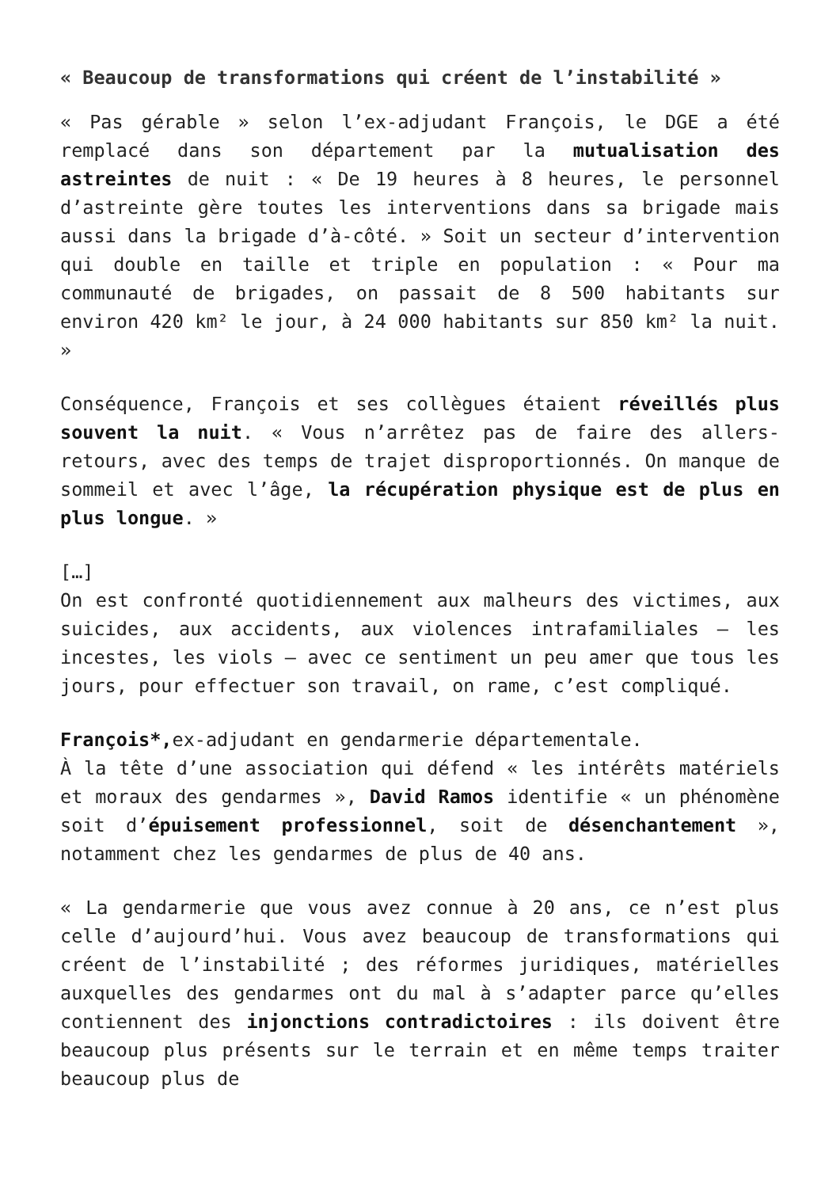« Beaucoup de transformations qui créent de l’instabilité »
« Pas gérable » selon l’ex-adjudant François, le DGE a été remplacé dans son département par la mutualisation des astreintes de nuit : « De 19 heures à 8 heures, le personnel d’astreinte gère toutes les interventions dans sa brigade mais aussi dans la brigade d’à-côté. » Soit un secteur d’intervention qui double en taille et triple en population : « Pour ma communauté de brigades, on passait de 8 500 habitants sur environ 420 km² le jour, à 24 000 habitants sur 850 km² la nuit. »
Conséquence, François et ses collègues étaient réveillés plus souvent la nuit. « Vous n’arrêtez pas de faire des allers-retours, avec des temps de trajet disproportionnés. On manque de sommeil et avec l’âge, la récupération physique est de plus en plus longue. »
[…]
On est confronté quotidiennement aux malheurs des victimes, aux suicides, aux accidents, aux violences intrafamiliales – les incestes, les viols – avec ce sentiment un peu amer que tous les jours, pour effectuer son travail, on rame, c’est compliqué.
François*, ex-adjudant en gendarmerie départementale.
À la tête d’une association qui défend « les intérêts matériels et moraux des gendarmes », David Ramos identifie « un phénomène soit d’épuisement professionnel, soit de désenchantement », notamment chez les gendarmes de plus de 40 ans.
« La gendarmerie que vous avez connue à 20 ans, ce n’est plus celle d’aujourd’hui. Vous avez beaucoup de transformations qui créent de l’instabilité ; des réformes juridiques, matérielles auxquelles des gendarmes ont du mal à s’adapter parce qu’elles contiennent des injonctions contradictoires : ils doivent être beaucoup plus présents sur le terrain et en même temps traiter beaucoup plus de